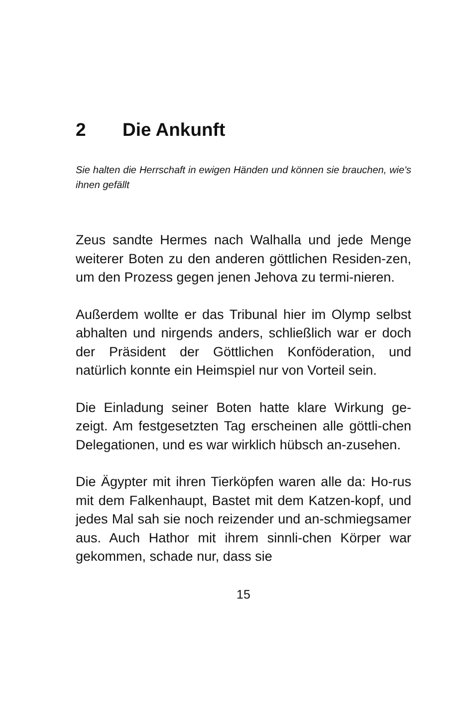2 Die Ankunft
Sie halten die Herrschaft in ewigen Händen und können sie brauchen, wie's ihnen gefällt
Zeus sandte Hermes nach Walhalla und jede Menge weiterer Boten zu den anderen göttlichen Residen-zen, um den Prozess gegen jenen Jehova zu termi-nieren.
Außerdem wollte er das Tribunal hier im Olymp selbst abhalten und nirgends anders, schließlich war er doch der Präsident der Göttlichen Konföderation, und natürlich konnte ein Heimspiel nur von Vorteil sein.
Die Einladung seiner Boten hatte klare Wirkung ge-zeigt. Am festgesetzten Tag erscheinen alle göttli-chen Delegationen, und es war wirklich hübsch an-zusehen.
Die Ägypter mit ihren Tierköpfen waren alle da: Ho-rus mit dem Falkenhaupt, Bastet mit dem Katzen-kopf, und jedes Mal sah sie noch reizender und an-schmiegsamer aus. Auch Hathor mit ihrem sinnli-chen Körper war gekommen, schade nur, dass sie
15